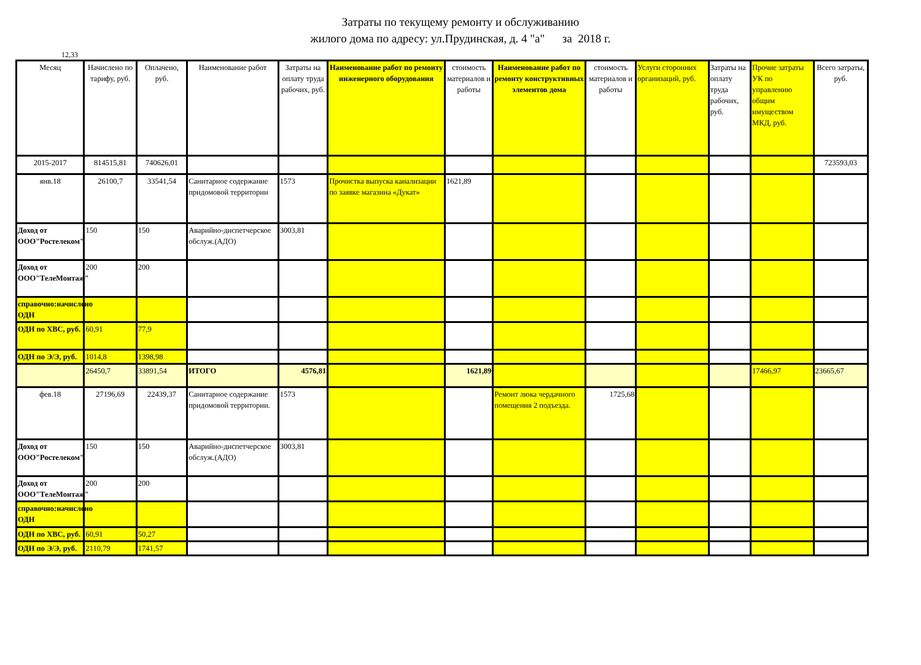Затраты по текущему ремонту и обслуживанию
жилого дома по адресу: ул.Прудинская, д. 4 "а" за 2018 г.
12,33
| Месяц | Начислено по тарифу, руб. | Оплачено, руб. | Наименование работ | Затраты на оплату труда рабочих, руб. | Наименование работ по ремонту инженерного оборудования | стоимость материалов и работы | Наименование работ по ремонту конструктивных элементов дома | стоимость материалов и работы | Услуги сторонних организаций, руб. | Затраты на оплату труда рабочих, руб. | Прочие затраты УК по управлению общим имуществом МКД, руб. | Всего затраты, руб. |
| --- | --- | --- | --- | --- | --- | --- | --- | --- | --- | --- | --- | --- |
| 2015-2017 | 814515,81 | 740626,01 | | | | | | | | | | 723593,03 |
| янв.18 | 26100,7 | 33541,54 | Санитарное содержание придомовой территории | 1573 | Прочистка выпуска канализации по заявке магазина «Дукат» | 1621,89 | | | | | | |
| Доход от ООО"Ростелеком" | 150 | 150 | Аварийно-диспетчерское обслуж.(АДО) | 3003,81 | | | | | | | | |
| Доход от ООО"ТелеМонтаж" | 200 | 200 | | | | | | | | | | |
| справочно:начислено ОДН | | | | | | | | | | | | |
| ОДН по ХВС, руб. | 60,91 | 77,9 | | | | | | | | | | |
| ОДН по Э/Э, руб. | 1014,8 | 1398,98 | | | | | | | | | | |
| | 26450,7 | 33891,54 | ИТОГО | 4576,81 | | 1621,89 | | | | | 17466,97 | 23665,67 |
| фев.18 | 27196,69 | 22439,37 | Санитарное содержание придомовой территории. | 1573 | | | Ремонт люка чердачного помещения 2 подъезда. | 1725,68 | | | | |
| Доход от ООО"Ростелеком" | 150 | 150 | Аварийно-диспетчерское обслуж.(АДО) | 3003,81 | | | | | | | | |
| Доход от ООО"ТелеМонтаж" | 200 | 200 | | | | | | | | | | |
| справочно:начислено ОДН | | | | | | | | | | | | |
| ОДН по ХВС, руб. | 60,91 | 50,27 | | | | | | | | | | |
| ОДН по Э/Э, руб. | 2110,79 | 1741,57 | | | | | | | | | | |